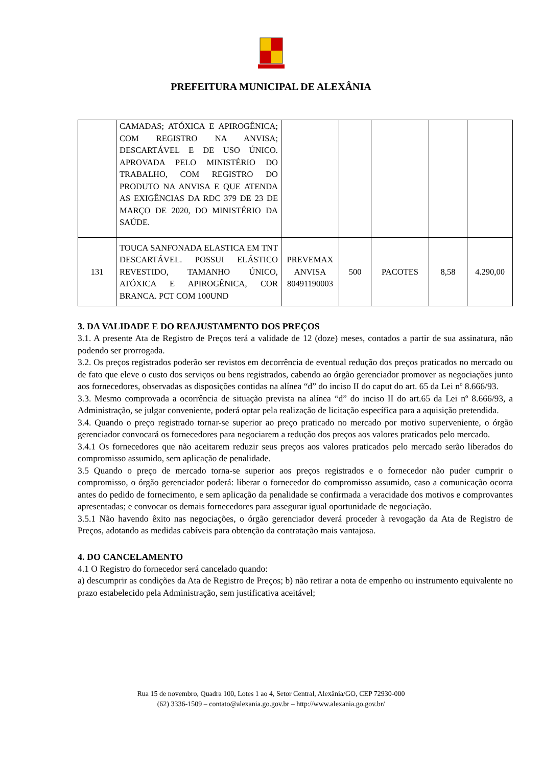PREFEITURA MUNICIPAL DE ALEXÂNIA
| | CAMADAS; ATÓXICA E APIROGÊNICA; COM REGISTRO NA ANVISA; DESCARTÁVEL E DE USO ÚNICO. APROVADA PELO MINISTÉRIO DO TRABALHO, COM REGISTRO DO PRODUTO NA ANVISA E QUE ATENDA AS EXIGÊNCIAS DA RDC 379 DE 23 DE MARÇO DE 2020, DO MINISTÉRIO DA SAÚDE. | | | | | |
| 131 | TOUCA SANFONADA ELASTICA EM TNT DESCARTÁVEL. POSSUI ELÁSTICO REVESTIDO, TAMANHO ÚNICO, ATÓXICA E APIROGÊNICA, COR BRANCA. PCT COM 100UND | PREVEMAX ANVISA 80491190003 | 500 | PACOTES | 8,58 | 4.290,00 |
3. DA VALIDADE E DO REAJUSTAMENTO DOS PREÇOS
3.1. A presente Ata de Registro de Preços terá a validade de 12 (doze) meses, contados a partir de sua assinatura, não podendo ser prorrogada.
3.2. Os preços registrados poderão ser revistos em decorrência de eventual redução dos preços praticados no mercado ou de fato que eleve o custo dos serviços ou bens registrados, cabendo ao órgão gerenciador promover as negociações junto aos fornecedores, observadas as disposições contidas na alínea “d” do inciso II do caput do art. 65 da Lei nº 8.666/93.
3.3. Mesmo comprovada a ocorrência de situação prevista na alínea “d” do inciso II do art.65 da Lei nº 8.666/93, a Administração, se julgar conveniente, poderá optar pela realização de licitação específica para a aquisição pretendida.
3.4. Quando o preço registrado tornar-se superior ao preço praticado no mercado por motivo superveniente, o órgão gerenciador convocará os fornecedores para negociarem a redução dos preços aos valores praticados pelo mercado.
3.4.1 Os fornecedores que não aceitarem reduzir seus preços aos valores praticados pelo mercado serão liberados do compromisso assumido, sem aplicação de penalidade.
3.5 Quando o preço de mercado torna-se superior aos preços registrados e o fornecedor não puder cumprir o compromisso, o órgão gerenciador poderá: liberar o fornecedor do compromisso assumido, caso a comunicação ocorra antes do pedido de fornecimento, e sem aplicação da penalidade se confirmada a veracidade dos motivos e comprovantes apresentadas; e convocar os demais fornecedores para assegurar igual oportunidade de negociação.
3.5.1 Não havendo êxito nas negociações, o órgão gerenciador deverá proceder à revogação da Ata de Registro de Preços, adotando as medidas cabíveis para obtenção da contratação mais vantajosa.
4. DO CANCELAMENTO
4.1 O Registro do fornecedor será cancelado quando:
a) descumprir as condições da Ata de Registro de Preços; b) não retirar a nota de empenho ou instrumento equivalente no prazo estabelecido pela Administração, sem justificativa aceitável;
Rua 15 de novembro, Quadra 100, Lotes 1 ao 4, Setor Central, Alexânia/GO, CEP 72930-000
(62) 3336-1509 – contato@alexania.go.gov.br – http://www.alexania.go.gov.br/